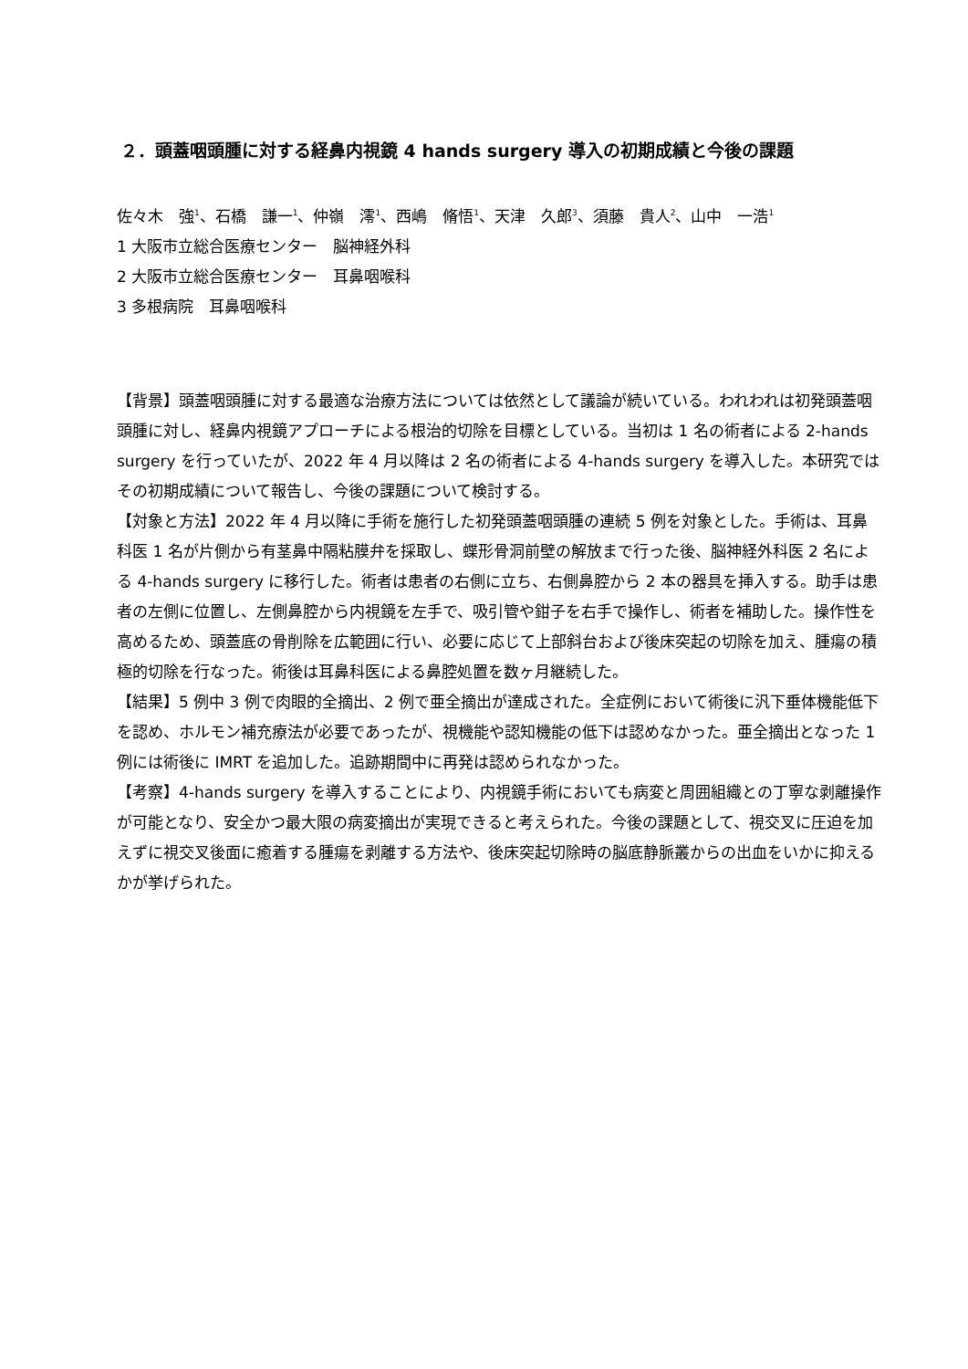２．頭蓋咽頭腫に対する経鼻内視鏡 4 hands surgery 導入の初期成績と今後の課題
佐々木　強<sup>1</sup>、石橋　謙一<sup>1</sup>、仲嶺　澪<sup>1</sup>、西嶋　脩悟<sup>1</sup>、天津　久郎<sup>3</sup>、須藤　貴人<sup>2</sup>、山中　一浩<sup>1</sup>
1 大阪市立総合医療センター　脳神経外科
2 大阪市立総合医療センター　耳鼻咽喉科
3 多根病院　耳鼻咽喉科
【背景】頭蓋咽頭腫に対する最適な治療方法については依然として議論が続いている。われわれは初発頭蓋咽頭腫に対し、経鼻内視鏡アプローチによる根治的切除を目標としている。当初は 1 名の術者による 2-hands surgery を行っていたが、2022 年 4 月以降は 2 名の術者による 4-hands surgery を導入した。本研究ではその初期成績について報告し、今後の課題について検討する。
【対象と方法】2022 年 4 月以降に手術を施行した初発頭蓋咽頭腫の連続 5 例を対象とした。手術は、耳鼻科医 1 名が片側から有茎鼻中隔粘膜弁を採取し、蝶形骨洞前壁の解放まで行った後、脳神経外科医 2 名による 4-hands surgery に移行した。術者は患者の右側に立ち、右側鼻腔から 2 本の器具を挿入する。助手は患者の左側に位置し、左側鼻腔から内視鏡を左手で、吸引管や鉗子を右手で操作し、術者を補助した。操作性を高めるため、頭蓋底の骨削除を広範囲に行い、必要に応じて上部斜台および後床突起の切除を加え、腫瘍の積極的切除を行なった。術後は耳鼻科医による鼻腔処置を数ヶ月継続した。
【結果】5 例中 3 例で肉眼的全摘出、2 例で亜全摘出が達成された。全症例において術後に汎下垂体機能低下を認め、ホルモン補充療法が必要であったが、視機能や認知機能の低下は認めなかった。亜全摘出となった 1 例には術後に IMRT を追加した。追跡期間中に再発は認められなかった。
【考察】4-hands surgery を導入することにより、内視鏡手術においても病変と周囲組織との丁寧な剥離操作が可能となり、安全かつ最大限の病変摘出が実現できると考えられた。今後の課題として、視交叉に圧迫を加えずに視交叉後面に癒着する腫瘍を剥離する方法や、後床突起切除時の脳底静脈叢からの出血をいかに抑えるかが挙げられた。